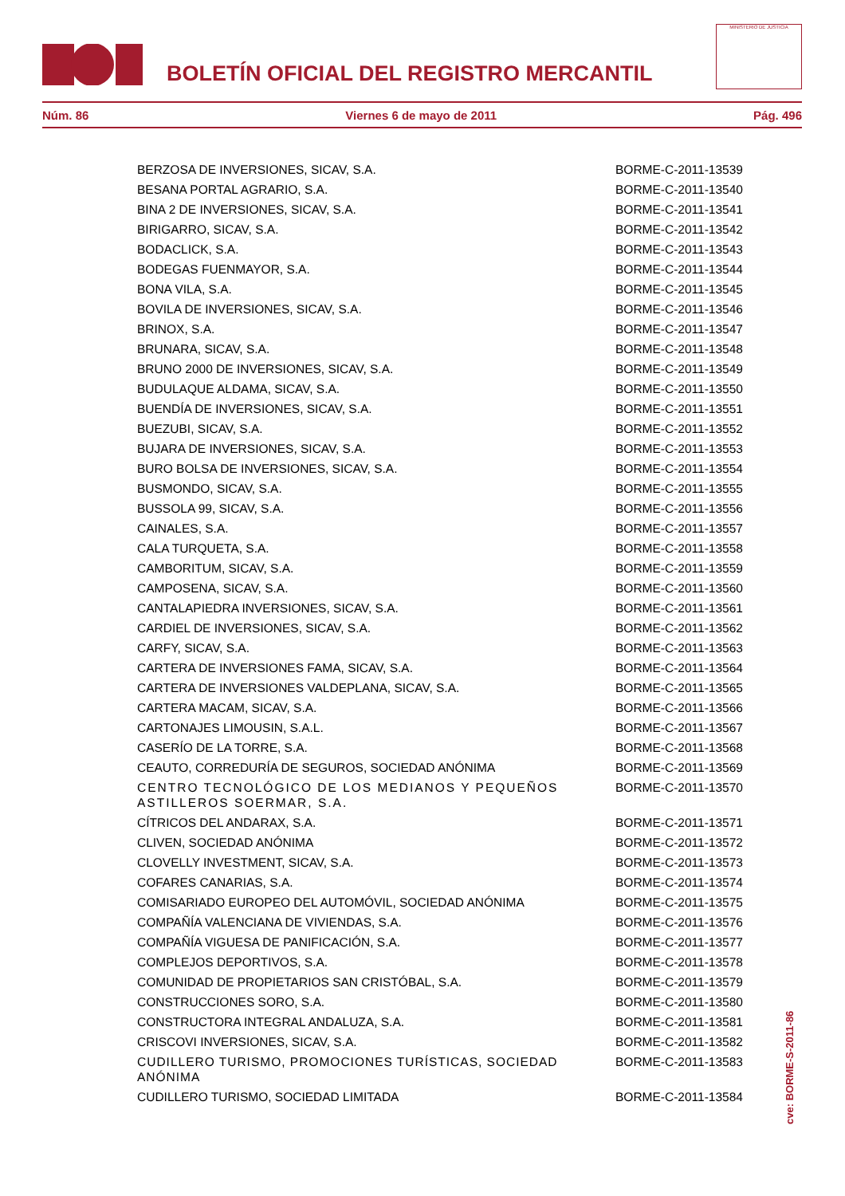BOLETÍN OFICIAL DEL REGISTRO MERCANTIL
MINISTERIO DE JUSTICIA
Núm. 86 Viernes 6 de mayo de 2011 Pág. 496
| BERZOSA DE INVERSIONES, SICAV, S.A. | BORME-C-2011-13539 |
| BESANA PORTAL AGRARIO, S.A. | BORME-C-2011-13540 |
| BINA 2 DE INVERSIONES, SICAV, S.A. | BORME-C-2011-13541 |
| BIRIGARRO, SICAV, S.A. | BORME-C-2011-13542 |
| BODACLICK, S.A. | BORME-C-2011-13543 |
| BODEGAS FUENMAYOR, S.A. | BORME-C-2011-13544 |
| BONA VILA, S.A. | BORME-C-2011-13545 |
| BOVILA DE INVERSIONES, SICAV, S.A. | BORME-C-2011-13546 |
| BRINOX, S.A. | BORME-C-2011-13547 |
| BRUNARA, SICAV, S.A. | BORME-C-2011-13548 |
| BRUNO 2000 DE INVERSIONES, SICAV, S.A. | BORME-C-2011-13549 |
| BUDULAQUE ALDAMA, SICAV, S.A. | BORME-C-2011-13550 |
| BUENDÍA DE INVERSIONES, SICAV, S.A. | BORME-C-2011-13551 |
| BUEZUBI, SICAV, S.A. | BORME-C-2011-13552 |
| BUJARA DE INVERSIONES, SICAV, S.A. | BORME-C-2011-13553 |
| BURO BOLSA DE INVERSIONES, SICAV, S.A. | BORME-C-2011-13554 |
| BUSMONDO, SICAV, S.A. | BORME-C-2011-13555 |
| BUSSOLA 99, SICAV, S.A. | BORME-C-2011-13556 |
| CAINALES, S.A. | BORME-C-2011-13557 |
| CALA TURQUETA, S.A. | BORME-C-2011-13558 |
| CAMBORITUM, SICAV, S.A. | BORME-C-2011-13559 |
| CAMPOSENA, SICAV, S.A. | BORME-C-2011-13560 |
| CANTALAPIEDRA INVERSIONES, SICAV, S.A. | BORME-C-2011-13561 |
| CARDIEL DE INVERSIONES, SICAV, S.A. | BORME-C-2011-13562 |
| CARFY, SICAV, S.A. | BORME-C-2011-13563 |
| CARTERA DE INVERSIONES FAMA, SICAV, S.A. | BORME-C-2011-13564 |
| CARTERA DE INVERSIONES VALDEPLANA, SICAV, S.A. | BORME-C-2011-13565 |
| CARTERA MACAM, SICAV, S.A. | BORME-C-2011-13566 |
| CARTONAJES LIMOUSIN, S.A.L. | BORME-C-2011-13567 |
| CASERÍO DE LA TORRE, S.A. | BORME-C-2011-13568 |
| CEAUTO, CORREDURÍA DE SEGUROS, SOCIEDAD ANÓNIMA | BORME-C-2011-13569 |
| CENTRO TECNOLÓGICO DE LOS MEDIANOS Y PEQUEÑOS ASTILLEROS SOERMAR, S.A. | BORME-C-2011-13570 |
| CÍTRICOS DEL ANDARAX, S.A. | BORME-C-2011-13571 |
| CLIVEN, SOCIEDAD ANÓNIMA | BORME-C-2011-13572 |
| CLOVELLY INVESTMENT, SICAV, S.A. | BORME-C-2011-13573 |
| COFARES CANARIAS, S.A. | BORME-C-2011-13574 |
| COMISARIADO EUROPEO DEL AUTOMÓVIL, SOCIEDAD ANÓNIMA | BORME-C-2011-13575 |
| COMPAÑÍA VALENCIANA DE VIVIENDAS, S.A. | BORME-C-2011-13576 |
| COMPAÑÍA VIGUESA DE PANIFICACIÓN, S.A. | BORME-C-2011-13577 |
| COMPLEJOS DEPORTIVOS, S.A. | BORME-C-2011-13578 |
| COMUNIDAD DE PROPIETARIOS SAN CRISTÓBAL, S.A. | BORME-C-2011-13579 |
| CONSTRUCCIONES SORO, S.A. | BORME-C-2011-13580 |
| CONSTRUCTORA INTEGRAL ANDALUZA, S.A. | BORME-C-2011-13581 |
| CRISCOVI INVERSIONES, SICAV, S.A. | BORME-C-2011-13582 |
| CUDILLERO TURISMO, PROMOCIONES TURÍSTICAS, SOCIEDAD ANÓNIMA | BORME-C-2011-13583 |
| CUDILLERO TURISMO, SOCIEDAD LIMITADA | BORME-C-2011-13584 |
cve: BORME-S-2011-86